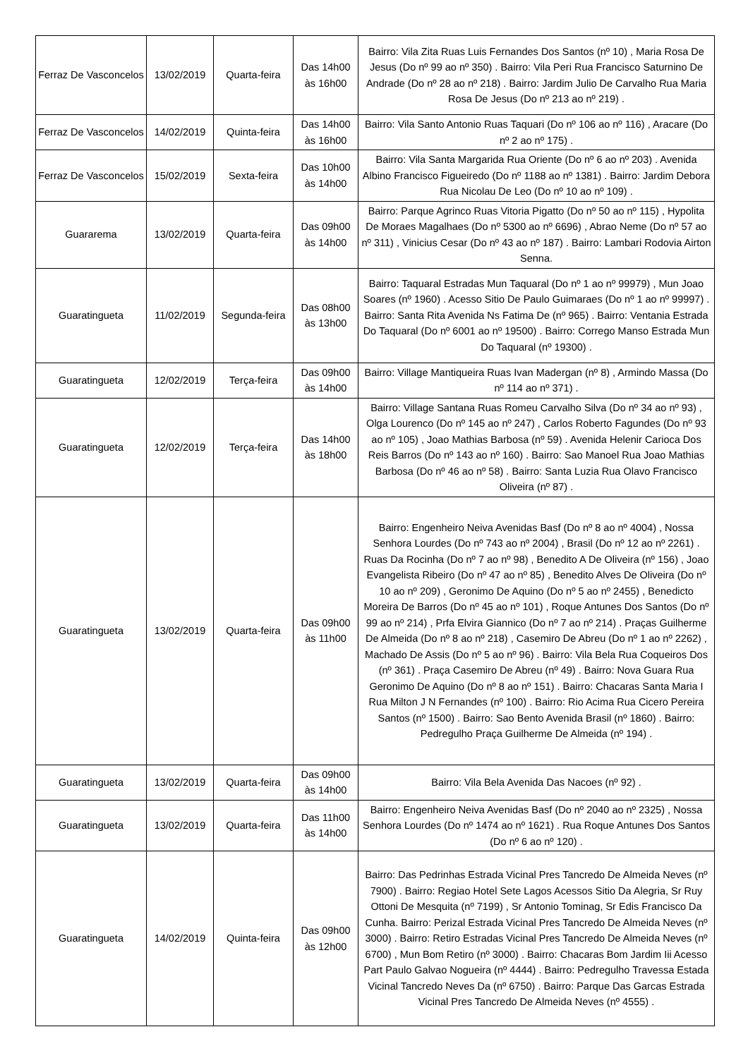| Ferraz De Vasconcelos | 13/02/2019 | Quarta-feira | Das 14h00 às 16h00 | Bairro: Vila Zita Ruas Luis Fernandes Dos Santos (nº 10) , Maria Rosa De Jesus (Do nº 99 ao nº 350) . Bairro: Vila Peri Rua Francisco Saturnino De Andrade (Do nº 28 ao nº 218) . Bairro: Jardim Julio De Carvalho Rua Maria Rosa De Jesus (Do nº 213 ao nº 219) . |
| Ferraz De Vasconcelos | 14/02/2019 | Quinta-feira | Das 14h00 às 16h00 | Bairro: Vila Santo Antonio Ruas Taquari (Do nº 106 ao nº 116) , Aracare (Do nº 2 ao nº 175) . |
| Ferraz De Vasconcelos | 15/02/2019 | Sexta-feira | Das 10h00 às 14h00 | Bairro: Vila Santa Margarida Rua Oriente (Do nº 6 ao nº 203) . Avenida Albino Francisco Figueiredo (Do nº 1188 ao nº 1381) . Bairro: Jardim Debora Rua Nicolau De Leo (Do nº 10 ao nº 109) . |
| Guararema | 13/02/2019 | Quarta-feira | Das 09h00 às 14h00 | Bairro: Parque Agrinco Ruas Vitoria Pigatto (Do nº 50 ao nº 115) , Hypolita De Moraes Magalhaes (Do nº 5300 ao nº 6696) , Abrao Neme (Do nº 57 ao nº 311) , Vinicius Cesar (Do nº 43 ao nº 187) . Bairro: Lambari Rodovia Airton Senna. |
| Guaratingueta | 11/02/2019 | Segunda-feira | Das 08h00 às 13h00 | Bairro: Taquaral Estradas Mun Taquaral (Do nº 1 ao nº 99979) , Mun Joao Soares (nº 1960) . Acesso Sitio De Paulo Guimaraes (Do nº 1 ao nº 99997) . Bairro: Santa Rita Avenida Ns Fatima De (nº 965) . Bairro: Ventania Estrada Do Taquaral (Do nº 6001 ao nº 19500) . Bairro: Corrego Manso Estrada Mun Do Taquaral (nº 19300) . |
| Guaratingueta | 12/02/2019 | Terça-feira | Das 09h00 às 14h00 | Bairro: Village Mantiqueira Ruas Ivan Madergan (nº 8) , Armindo Massa (Do nº 114 ao nº 371) . |
| Guaratingueta | 12/02/2019 | Terça-feira | Das 14h00 às 18h00 | Bairro: Village Santana Ruas Romeu Carvalho Silva (Do nº 34 ao nº 93) , Olga Lourenco (Do nº 145 ao nº 247) , Carlos Roberto Fagundes (Do nº 93 ao nº 105) , Joao Mathias Barbosa (nº 59) . Avenida Helenir Carioca Dos Reis Barros (Do nº 143 ao nº 160) . Bairro: Sao Manoel Rua Joao Mathias Barbosa (Do nº 46 ao nº 58) . Bairro: Santa Luzia Rua Olavo Francisco Oliveira (nº 87) . |
| Guaratingueta | 13/02/2019 | Quarta-feira | Das 09h00 às 11h00 | Bairro: Engenheiro Neiva Avenidas Basf (Do nº 8 ao nº 4004) , Nossa Senhora Lourdes (Do nº 743 ao nº 2004) , Brasil (Do nº 12 ao nº 2261) . Ruas Da Rocinha (Do nº 7 ao nº 98) , Benedito A De Oliveira (nº 156) , Joao Evangelista Ribeiro (Do nº 47 ao nº 85) , Benedito Alves De Oliveira (Do nº 10 ao nº 209) , Geronimo De Aquino (Do nº 5 ao nº 2455) , Benedicto Moreira De Barros (Do nº 45 ao nº 101) , Roque Antunes Dos Santos (Do nº 99 ao nº 214) , Prfa Elvira Giannico (Do nº 7 ao nº 214) . Praças Guilherme De Almeida (Do nº 8 ao nº 218) , Casemiro De Abreu (Do nº 1 ao nº 2262) , Machado De Assis (Do nº 5 ao nº 96) . Bairro: Vila Bela Rua Coqueiros Dos (nº 361) . Praça Casemiro De Abreu (nº 49) . Bairro: Nova Guara Rua Geronimo De Aquino (Do nº 8 ao nº 151) . Bairro: Chacaras Santa Maria I Rua Milton J N Fernandes (nº 100) . Bairro: Rio Acima Rua Cicero Pereira Santos (nº 1500) . Bairro: Sao Bento Avenida Brasil (nº 1860) . Bairro: Pedregulho Praça Guilherme De Almeida (nº 194) . |
| Guaratingueta | 13/02/2019 | Quarta-feira | Das 09h00 às 14h00 | Bairro: Vila Bela Avenida Das Nacoes (nº 92) . |
| Guaratingueta | 13/02/2019 | Quarta-feira | Das 11h00 às 14h00 | Bairro: Engenheiro Neiva Avenidas Basf (Do nº 2040 ao nº 2325) , Nossa Senhora Lourdes (Do nº 1474 ao nº 1621) . Rua Roque Antunes Dos Santos (Do nº 6 ao nº 120) . |
| Guaratingueta | 14/02/2019 | Quinta-feira | Das 09h00 às 12h00 | Bairro: Das Pedrinhas Estrada Vicinal Pres Tancredo De Almeida Neves (nº 7900) . Bairro: Regiao Hotel Sete Lagos Acessos Sitio Da Alegria, Sr Ruy Ottoni De Mesquita (nº 7199) , Sr Antonio Tominag, Sr Edis Francisco Da Cunha. Bairro: Perizal Estrada Vicinal Pres Tancredo De Almeida Neves (nº 3000) . Bairro: Retiro Estradas Vicinal Pres Tancredo De Almeida Neves (nº 6700) , Mun Bom Retiro (nº 3000) . Bairro: Chacaras Bom Jardim Iii Acesso Part Paulo Galvao Nogueira (nº 4444) . Bairro: Pedregulho Travessa Estada Vicinal Tancredo Neves Da (nº 6750) . Bairro: Parque Das Garcas Estrada Vicinal Pres Tancredo De Almeida Neves (nº 4555) . |